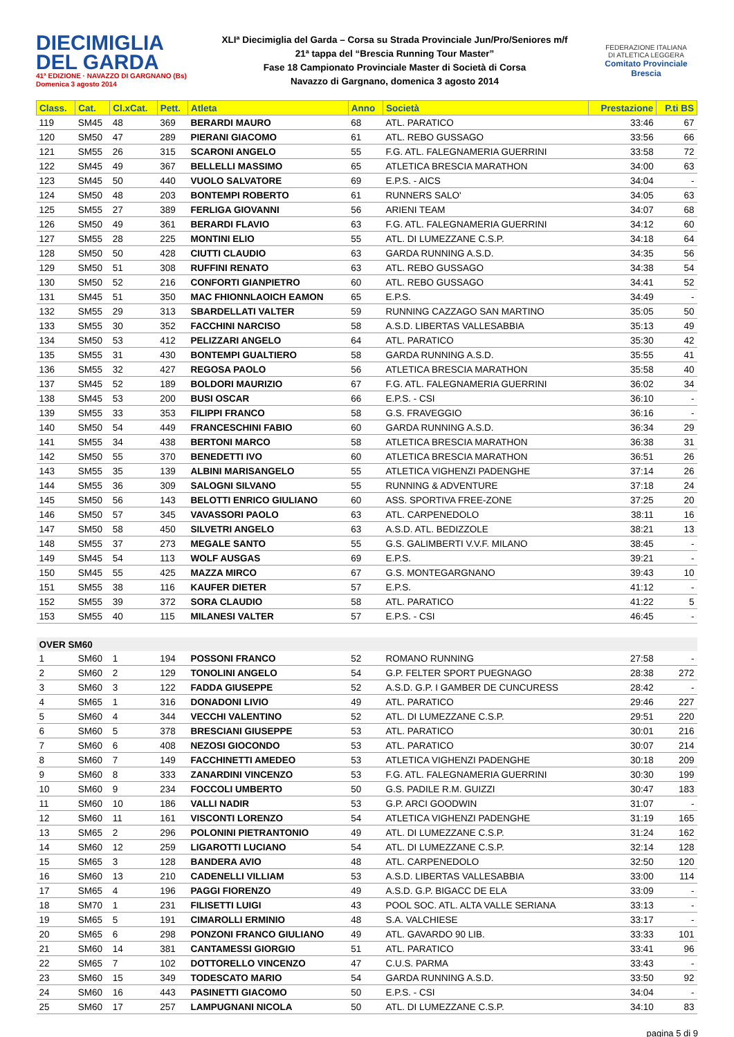DIECIMIGLIA
DEL GARDA
41ª EDIZIONE · NAVAZZO DI GARGNANO (Bs) Domenica 3 agosto 2014
XLIª Diecimiglia del Garda – Corsa su Strada Provinciale Jun/Pro/Seniores m/f
21ª tappa del “Brescia Running Tour Master”
Fase 18 Campionato Provinciale Master di Società di Corsa
Navazzo di Gargnano, domenica 3 agosto 2014
FEDERAZIONE ITALIANA
DI ATLETICA LEGGERA
Comitato Provinciale Brescia
| Class. | Cat. | Cl.xCat. | Pett. | Atleta | Anno | Società | Prestazione | P.ti BS |
| --- | --- | --- | --- | --- | --- | --- | --- | --- |
| 119 | SM45 | 48 | 369 | BERARDI MAURO | 68 | ATL. PARATICO | 33:46 | 67 |
| 120 | SM50 | 47 | 289 | PIERANI GIACOMO | 61 | ATL. REBO GUSSAGO | 33:56 | 66 |
| 121 | SM55 | 26 | 315 | SCARONI ANGELO | 55 | F.G. ATL. FALEGNAMERIA GUERRINI | 33:58 | 72 |
| 122 | SM45 | 49 | 367 | BELLELLI MASSIMO | 65 | ATLETICA BRESCIA MARATHON | 34:00 | 63 |
| 123 | SM45 | 50 | 440 | VUOLO SALVATORE | 69 | E.P.S. - AICS | 34:04 | - |
| 124 | SM50 | 48 | 203 | BONTEMPI ROBERTO | 61 | RUNNERS SALO' | 34:05 | 63 |
| 125 | SM55 | 27 | 389 | FERLIGA GIOVANNI | 56 | ARIENI TEAM | 34:07 | 68 |
| 126 | SM50 | 49 | 361 | BERARDI FLAVIO | 63 | F.G. ATL. FALEGNAMERIA GUERRINI | 34:12 | 60 |
| 127 | SM55 | 28 | 225 | MONTINI ELIO | 55 | ATL. DI LUMEZZANE C.S.P. | 34:18 | 64 |
| 128 | SM50 | 50 | 428 | CIUTTI CLAUDIO | 63 | GARDA RUNNING A.S.D. | 34:35 | 56 |
| 129 | SM50 | 51 | 308 | RUFFINI RENATO | 63 | ATL. REBO GUSSAGO | 34:38 | 54 |
| 130 | SM50 | 52 | 216 | CONFORTI GIANPIETRO | 60 | ATL. REBO GUSSAGO | 34:41 | 52 |
| 131 | SM45 | 51 | 350 | MAC FHIONNLAOICH EAMON | 65 | E.P.S. | 34:49 | - |
| 132 | SM55 | 29 | 313 | SBARDELLATI VALTER | 59 | RUNNING CAZZAGO SAN MARTINO | 35:05 | 50 |
| 133 | SM55 | 30 | 352 | FACCHINI NARCISO | 58 | A.S.D. LIBERTAS VALLESABBIA | 35:13 | 49 |
| 134 | SM50 | 53 | 412 | PELIZZARI ANGELO | 64 | ATL. PARATICO | 35:30 | 42 |
| 135 | SM55 | 31 | 430 | BONTEMPI GUALTIERO | 58 | GARDA RUNNING A.S.D. | 35:55 | 41 |
| 136 | SM55 | 32 | 427 | REGOSA PAOLO | 56 | ATLETICA BRESCIA MARATHON | 35:58 | 40 |
| 137 | SM45 | 52 | 189 | BOLDORI MAURIZIO | 67 | F.G. ATL. FALEGNAMERIA GUERRINI | 36:02 | 34 |
| 138 | SM45 | 53 | 200 | BUSI OSCAR | 66 | E.P.S. - CSI | 36:10 | - |
| 139 | SM55 | 33 | 353 | FILIPPI FRANCO | 58 | G.S. FRAVEGGIO | 36:16 | - |
| 140 | SM50 | 54 | 449 | FRANCESCHINI FABIO | 60 | GARDA RUNNING A.S.D. | 36:34 | 29 |
| 141 | SM55 | 34 | 438 | BERTONI MARCO | 58 | ATLETICA BRESCIA MARATHON | 36:38 | 31 |
| 142 | SM50 | 55 | 370 | BENEDETTI IVO | 60 | ATLETICA BRESCIA MARATHON | 36:51 | 26 |
| 143 | SM55 | 35 | 139 | ALBINI MARISANGELO | 55 | ATLETICA VIGHENZI PADENGHE | 37:14 | 26 |
| 144 | SM55 | 36 | 309 | SALOGNI SILVANO | 55 | RUNNING & ADVENTURE | 37:18 | 24 |
| 145 | SM50 | 56 | 143 | BELOTTI ENRICO GIULIANO | 60 | ASS. SPORTIVA FREE-ZONE | 37:25 | 20 |
| 146 | SM50 | 57 | 345 | VAVASSORI PAOLO | 63 | ATL. CARPENEDOLO | 38:11 | 16 |
| 147 | SM50 | 58 | 450 | SILVETRI ANGELO | 63 | A.S.D. ATL. BEDIZZOLE | 38:21 | 13 |
| 148 | SM55 | 37 | 273 | MEGALE SANTO | 55 | G.S. GALIMBERTI V.V.F. MILANO | 38:45 | - |
| 149 | SM45 | 54 | 113 | WOLF AUSGAS | 69 | E.P.S. | 39:21 | - |
| 150 | SM45 | 55 | 425 | MAZZA MIRCO | 67 | G.S. MONTEGARGNANO | 39:43 | 10 |
| 151 | SM55 | 38 | 116 | KAUFER DIETER | 57 | E.P.S. | 41:12 | - |
| 152 | SM55 | 39 | 372 | SORA CLAUDIO | 58 | ATL. PARATICO | 41:22 | 5 |
| 153 | SM55 | 40 | 115 | MILANESI VALTER | 57 | E.P.S. - CSI | 46:45 | - |
| OVER SM60 | | | | | | | | |
| 1 | SM60 | 1 | 194 | POSSONI FRANCO | 52 | ROMANO RUNNING | 27:58 | - |
| 2 | SM60 | 2 | 129 | TONOLINI ANGELO | 54 | G.P. FELTER SPORT PUEGNAGO | 28:38 | 272 |
| 3 | SM60 | 3 | 122 | FADDA GIUSEPPE | 52 | A.S.D. G.P. I GAMBER DE CUNCURESS | 28:42 | - |
| 4 | SM65 | 1 | 316 | DONADONI LIVIO | 49 | ATL. PARATICO | 29:46 | 227 |
| 5 | SM60 | 4 | 344 | VECCHI VALENTINO | 52 | ATL. DI LUMEZZANE C.S.P. | 29:51 | 220 |
| 6 | SM60 | 5 | 378 | BRESCIANI GIUSEPPE | 53 | ATL. PARATICO | 30:01 | 216 |
| 7 | SM60 | 6 | 408 | NEZOSI GIOCONDO | 53 | ATL. PARATICO | 30:07 | 214 |
| 8 | SM60 | 7 | 149 | FACCHINETTI AMEDEO | 53 | ATLETICA VIGHENZI PADENGHE | 30:18 | 209 |
| 9 | SM60 | 8 | 333 | ZANARDINI VINCENZO | 53 | F.G. ATL. FALEGNAMERIA GUERRINI | 30:30 | 199 |
| 10 | SM60 | 9 | 234 | FOCCOLI UMBERTO | 50 | G.S. PADILE R.M. GUIZZI | 30:47 | 183 |
| 11 | SM60 | 10 | 186 | VALLI NADIR | 53 | G.P. ARCI GOODWIN | 31:07 | - |
| 12 | SM60 | 11 | 161 | VISCONTI LORENZO | 54 | ATLETICA VIGHENZI PADENGHE | 31:19 | 165 |
| 13 | SM65 | 2 | 296 | POLONINI PIETRANTONIO | 49 | ATL. DI LUMEZZANE C.S.P. | 31:24 | 162 |
| 14 | SM60 | 12 | 259 | LIGAROTTI LUCIANO | 54 | ATL. DI LUMEZZANE C.S.P. | 32:14 | 128 |
| 15 | SM65 | 3 | 128 | BANDERA AVIO | 48 | ATL. CARPENEDOLO | 32:50 | 120 |
| 16 | SM60 | 13 | 210 | CADENELLI VILLIAM | 53 | A.S.D. LIBERTAS VALLESABBIA | 33:00 | 114 |
| 17 | SM65 | 4 | 196 | PAGGI FIORENZO | 49 | A.S.D. G.P. BIGACC DE ELA | 33:09 | - |
| 18 | SM70 | 1 | 231 | FILISETTI LUIGI | 43 | POOL SOC. ATL. ALTA VALLE SERIANA | 33:13 | - |
| 19 | SM65 | 5 | 191 | CIMAROLLI ERMINIO | 48 | S.A. VALCHIESE | 33:17 | - |
| 20 | SM65 | 6 | 298 | PONZONI FRANCO GIULIANO | 49 | ATL. GAVARDO 90 LIB. | 33:33 | 101 |
| 21 | SM60 | 14 | 381 | CANTAMESSI GIORGIO | 51 | ATL. PARATICO | 33:41 | 96 |
| 22 | SM65 | 7 | 102 | DOTTORELLO VINCENZO | 47 | C.U.S. PARMA | 33:43 | - |
| 23 | SM60 | 15 | 349 | TODESCATO MARIO | 54 | GARDA RUNNING A.S.D. | 33:50 | 92 |
| 24 | SM60 | 16 | 443 | PASINETTI GIACOMO | 50 | E.P.S. - CSI | 34:04 | - |
| 25 | SM60 | 17 | 257 | LAMPUGNANI NICOLA | 50 | ATL. DI LUMEZZANE C.S.P. | 34:10 | 83 |
pagina 5 di 9